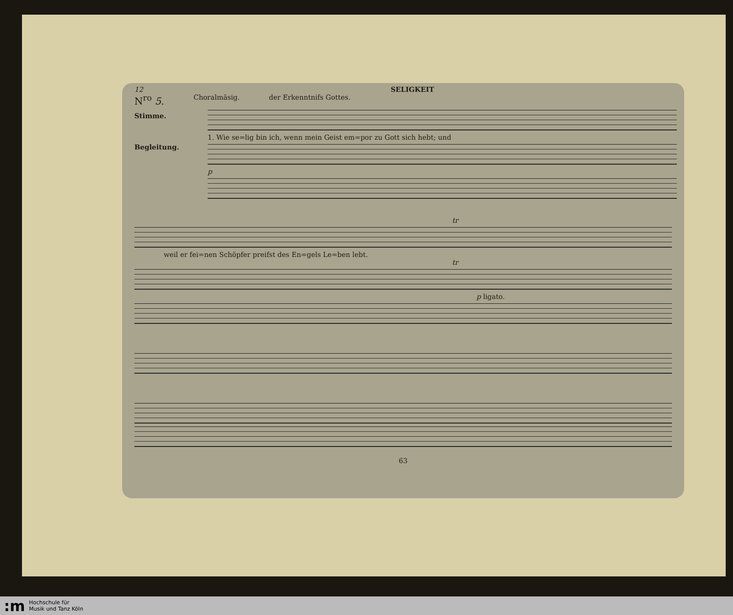12 SELIGKEIT
N<sup>ro</sup> 5. Choralmäsig. der Erkenntnifs Gottes.
Stimme.
Begleitung.
1. Wie se=lig bin ich, wenn mein Geist em=por zu Gott sich hebt; und
p
tr
weil er fei=nen Schöpfer preifst des En=gels Le=ben lebt.
tr
p ligato.
63
:m Hochschule für
Musik und Tanz Köln